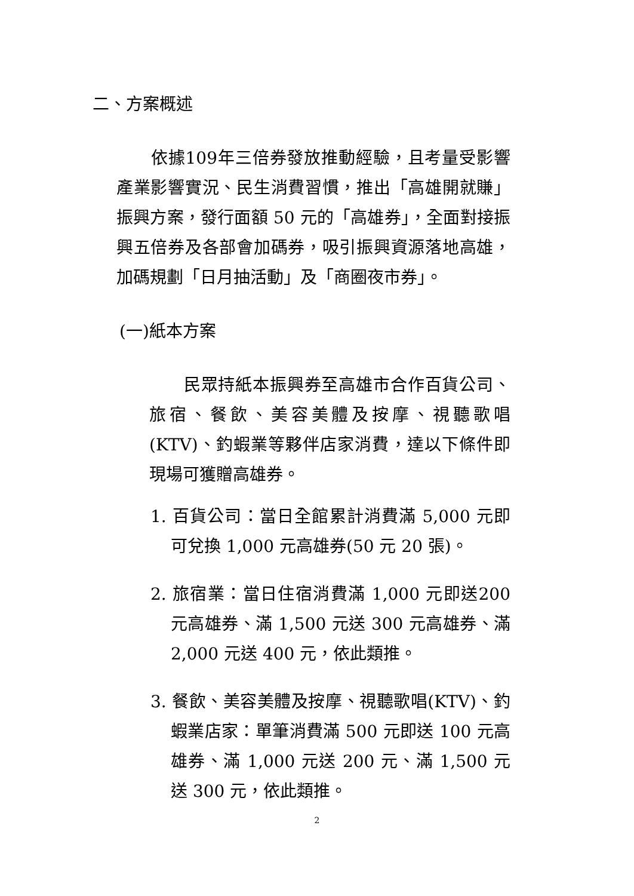二、方案概述
　　依據109年三倍券發放推動經驗，且考量受影響產業影響實況、民生消費習慣，推出「高雄開就賺」振興方案，發行面額 50 元的「高雄券」，全面對接振興五倍券及各部會加碼券，吸引振興資源落地高雄，加碼規劃「日月抽活動」及「商圈夜市券」。
(一)紙本方案
　　民眾持紙本振興券至高雄市合作百貨公司、旅宿、餐飲、美容美體及按摩、視聽歌唱(KTV)、釣蝦業等夥伴店家消費，達以下條件即現場可獲贈高雄券。
1. 百貨公司：當日全館累計消費滿 5,000 元即可兌換 1,000 元高雄券(50 元 20 張)。
2. 旅宿業：當日住宿消費滿 1,000 元即送200 元高雄券、滿 1,500 元送 300 元高雄券、滿 2,000 元送 400 元，依此類推。
3. 餐飲、美容美體及按摩、視聽歌唱(KTV)、釣蝦業店家：單筆消費滿 500 元即送 100 元高雄券、滿 1,000 元送 200 元、滿 1,500 元送 300 元，依此類推。
2